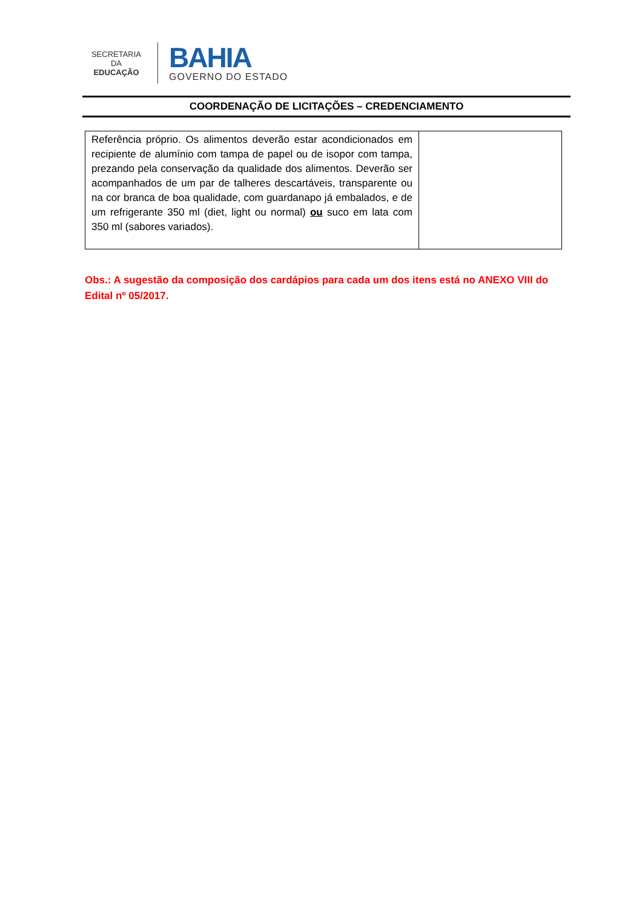SECRETARIA DA
EDUCAÇÃO
BAHIA
GOVERNO DO ESTADO
COORDENAÇÃO DE LICITAÇÕES – CREDENCIAMENTO
| Referência próprio. Os alimentos deverão estar acondicionados em recipiente de alumínio com tampa de papel ou de isopor com tampa, prezando pela conservação da qualidade dos alimentos. Deverão ser acompanhados de um par de talheres descartáveis, transparente ou na cor branca de boa qualidade, com guardanapo já embalados, e de um refrigerante 350 ml (diet, light ou normal) ou suco em lata com 350 ml (sabores variados). | |
Obs.: A sugestão da composição dos cardápios para cada um dos itens está no ANEXO VIII do Edital nº 05/2017.